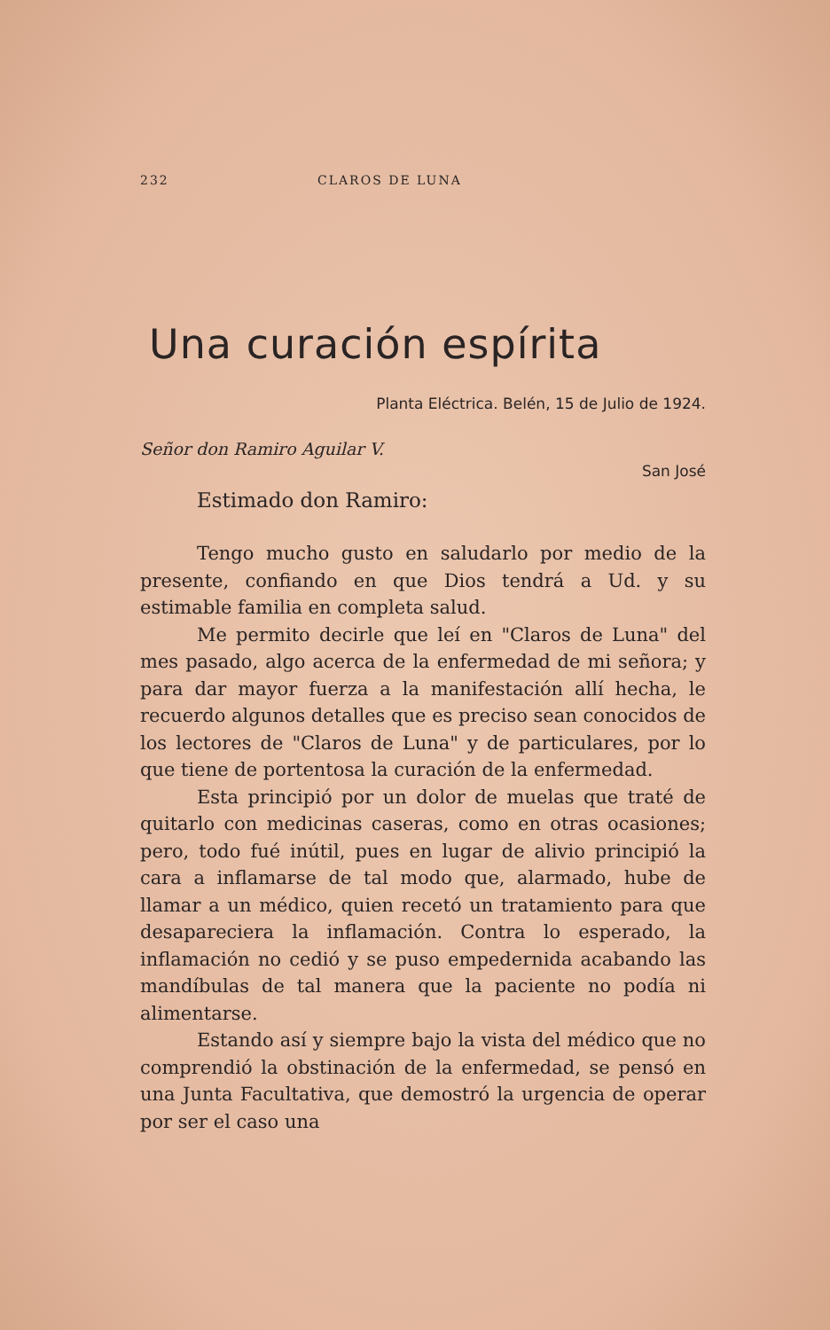232 CLAROS DE LUNA
Una curación espírita
Planta Eléctrica. Belén, 15 de Julio de 1924.
Señor don Ramiro Aguilar V.
San José
Estimado don Ramiro:
Tengo mucho gusto en saludarlo por medio de la presente, confiando en que Dios tendrá a Ud. y su estimable familia en completa salud.
Me permito decirle que leí en "Claros de Luna" del mes pasado, algo acerca de la enfermedad de mi señora; y para dar mayor fuerza a la manifestación allí hecha, le recuerdo algunos detalles que es preciso sean conocidos de los lectores de "Claros de Luna" y de particulares, por lo que tiene de portentosa la curación de la enfermedad.
Esta principió por un dolor de muelas que traté de quitarlo con medicinas caseras, como en otras ocasiones; pero, todo fué inútil, pues en lugar de alivio principió la cara a inflamarse de tal modo que, alarmado, hube de llamar a un médico, quien recetó un tratamiento para que desapareciera la inflamación. Contra lo esperado, la inflamación no cedió y se puso empedernida acabando las mandíbulas de tal manera que la paciente no podía ni alimentarse.
Estando así y siempre bajo la vista del médico que no comprendió la obstinación de la enfermedad, se pensó en una Junta Facultativa, que demostró la urgencia de operar por ser el caso una